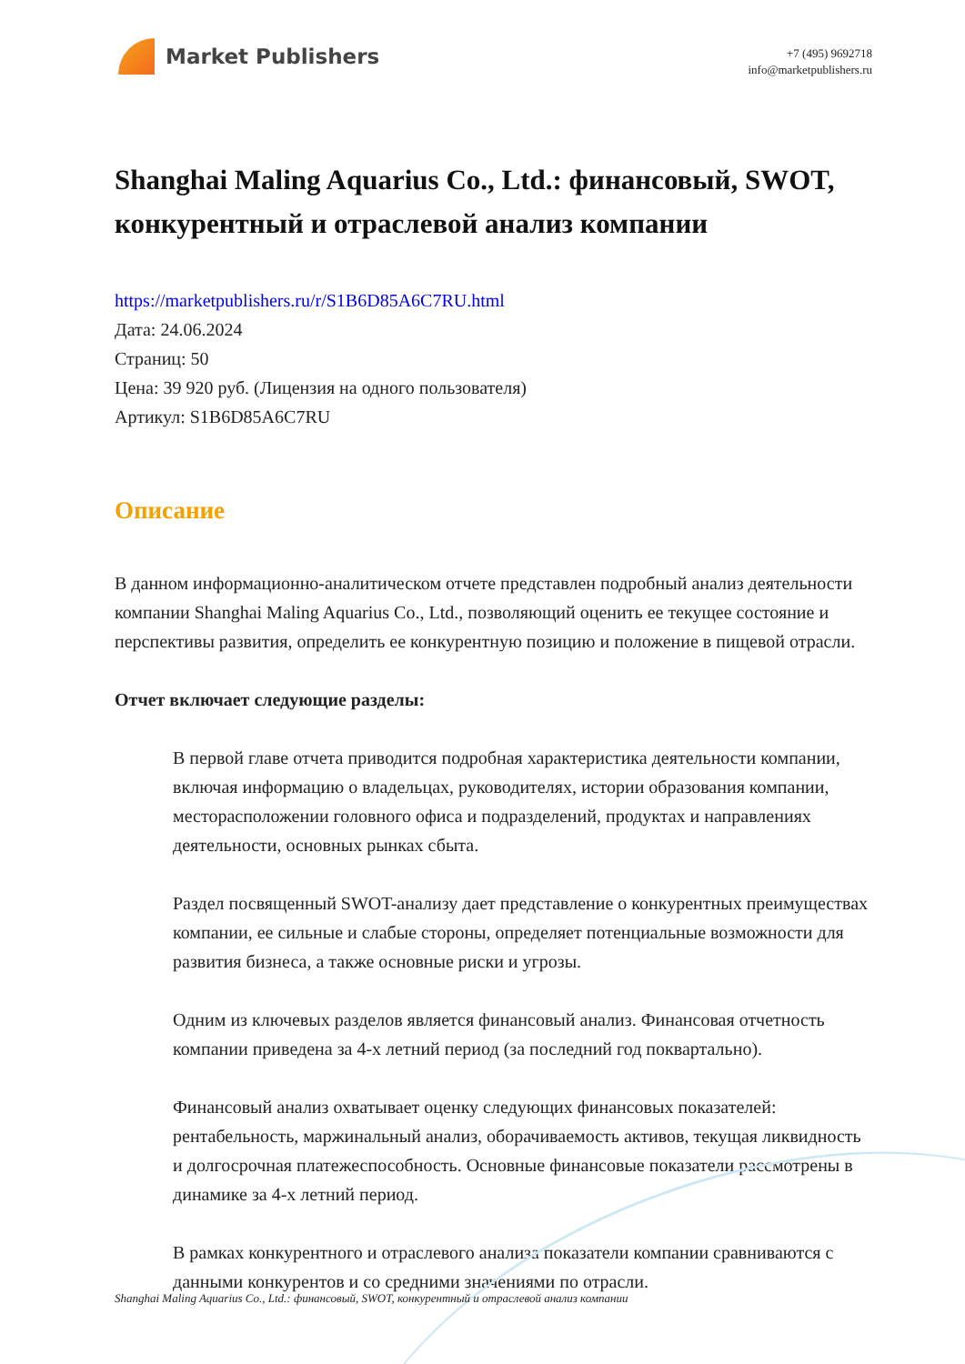Market Publishers
+7 (495) 9692718
info@marketpublishers.ru
Shanghai Maling Aquarius Co., Ltd.: финансовый, SWOT, конкурентный и отраслевой анализ компании
https://marketpublishers.ru/r/S1B6D85A6C7RU.html
Дата: 24.06.2024
Страниц: 50
Цена: 39 920 руб. (Лицензия на одного пользователя)
Артикул: S1B6D85A6C7RU
Описание
В данном информационно-аналитическом отчете представлен подробный анализ деятельности компании Shanghai Maling Aquarius Co., Ltd., позволяющий оценить ее текущее состояние и перспективы развития, определить ее конкурентную позицию и положение в пищевой отрасли.
Отчет включает следующие разделы:
В первой главе отчета приводится подробная характеристика деятельности компании, включая информацию о владельцах, руководителях, истории образования компании, месторасположении головного офиса и подразделений, продуктах и направлениях деятельности, основных рынках сбыта.
Раздел посвященный SWOT-анализу дает представление о конкурентных преимуществах компании, ее сильные и слабые стороны, определяет потенциальные возможности для развития бизнеса, а также основные риски и угрозы.
Одним из ключевых разделов является финансовый анализ. Финансовая отчетность компании приведена за 4-х летний период (за последний год поквартально).
Финансовый анализ охватывает оценку следующих финансовых показателей: рентабельность, маржинальный анализ, оборачиваемость активов, текущая ликвидность и долгосрочная платежеспособность. Основные финансовые показатели рассмотрены в динамике за 4-х летний период.
В рамках конкурентного и отраслевого анализа показатели компании сравниваются с данными конкурентов и со средними значениями по отрасли.
Shanghai Maling Aquarius Co., Ltd.: финансовый, SWOT, конкурентный и отраслевой анализ компании